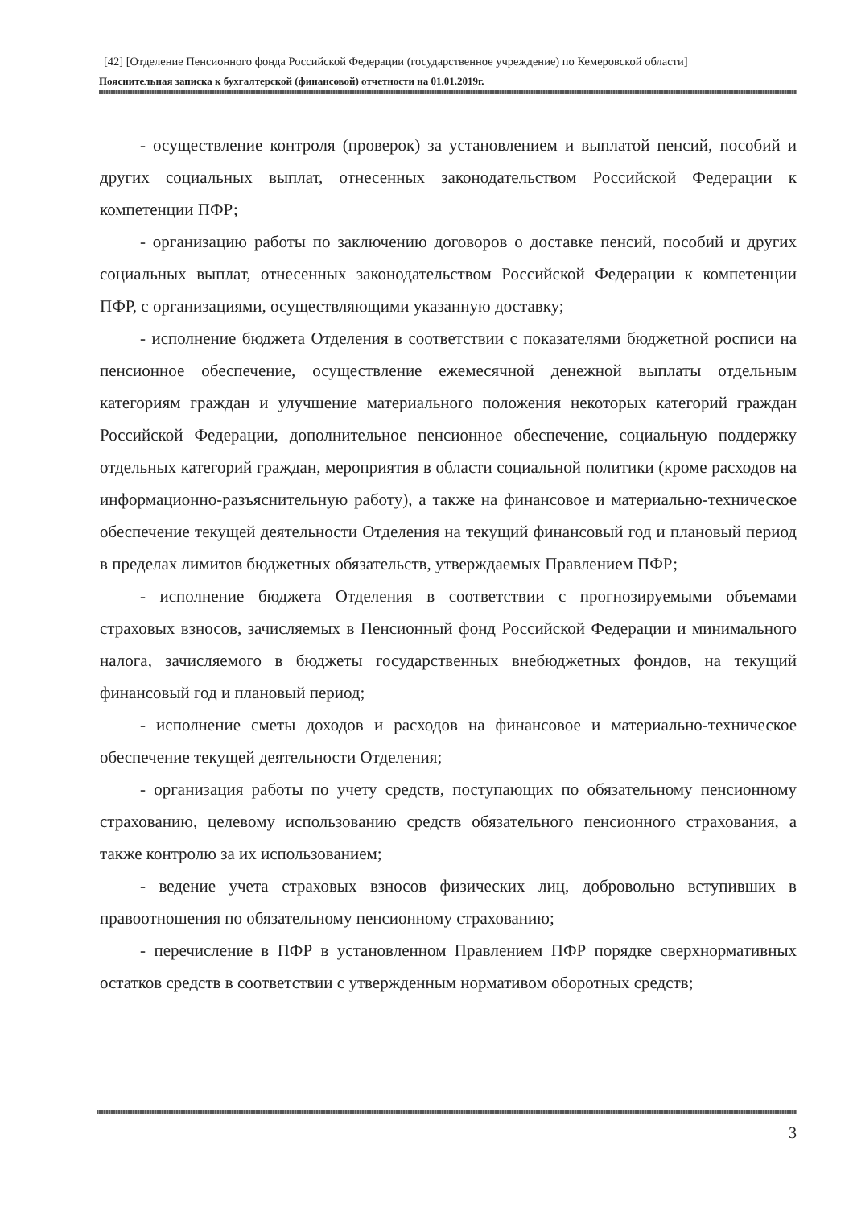[42] [Отделение Пенсионного фонда Российской Федерации (государственное учреждение) по Кемеровской области]
Пояснительная записка к бухгалтерской (финансовой) отчетности на 01.01.2019г.
- осуществление контроля (проверок) за установлением и выплатой пенсий, пособий и других социальных выплат, отнесенных законодательством Российской Федерации к компетенции ПФР;
- организацию работы по заключению договоров о доставке пенсий, пособий и других социальных выплат, отнесенных законодательством Российской Федерации к компетенции ПФР, с организациями, осуществляющими указанную доставку;
- исполнение бюджета Отделения в соответствии с показателями бюджетной росписи на пенсионное обеспечение, осуществление ежемесячной денежной выплаты отдельным категориям граждан и улучшение материального положения некоторых категорий граждан Российской Федерации, дополнительное пенсионное обеспечение, социальную поддержку отдельных категорий граждан, мероприятия в области социальной политики (кроме расходов на информационно-разъяснительную работу), а также на финансовое и материально-техническое обеспечение текущей деятельности Отделения на текущий финансовый год и плановый период в пределах лимитов бюджетных обязательств, утверждаемых Правлением ПФР;
- исполнение бюджета Отделения в соответствии с прогнозируемыми объемами страховых взносов, зачисляемых в Пенсионный фонд Российской Федерации и минимального налога, зачисляемого в бюджеты государственных внебюджетных фондов, на текущий финансовый год и плановый период;
- исполнение сметы доходов и расходов на финансовое и материально-техническое обеспечение текущей деятельности Отделения;
- организация работы по учету средств, поступающих по обязательному пенсионному страхованию, целевому использованию средств обязательного пенсионного страхования, а также контролю за их использованием;
- ведение учета страховых взносов физических лиц, добровольно вступивших в правоотношения по обязательному пенсионному страхованию;
- перечисление в ПФР в установленном Правлением ПФР порядке сверхнормативных остатков средств в соответствии с утвержденным нормативом оборотных средств;
3